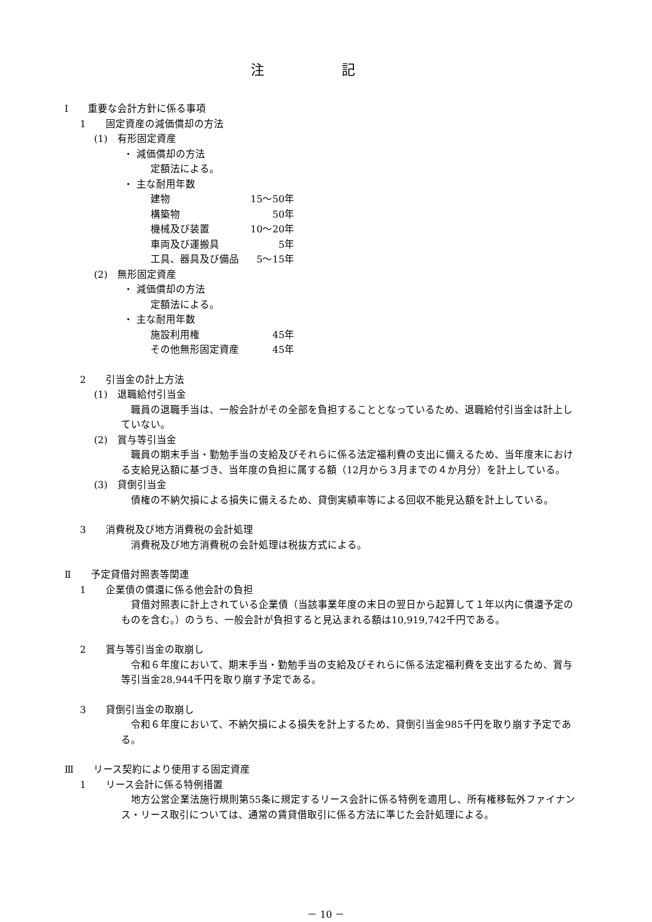注 記
Ⅰ　　重要な会計方針に係る事項
1　　固定資産の減価償却の方法
(1)　有形固定資産
・ 減価償却の方法
定額法による。
・ 主な耐用年数
| 建物 | 15～50年 |
| 構築物 | 50年 |
| 機械及び装置 | 10～20年 |
| 車両及び運搬具 | 5年 |
| 工具、器具及び備品 | 5～15年 |
(2)　無形固定資産
・ 減価償却の方法
定額法による。
・ 主な耐用年数
| 施設利用権 | 45年 |
| その他無形固定資産 | 45年 |
2　　引当金の計上方法
(1)　退職給付引当金
　職員の退職手当は、一般会計がその全部を負担することとなっているため、退職給付引当金は計上していない。
(2)　賞与等引当金
　職員の期末手当・勤勉手当の支給及びそれらに係る法定福利費の支出に備えるため、当年度末における支給見込額に基づき、当年度の負担に属する額（12月から３月までの４か月分）を計上している。
(3)　貸倒引当金
　債権の不納欠損による損失に備えるため、貸倒実績率等による回収不能見込額を計上している。
3　　消費税及び地方消費税の会計処理
　消費税及び地方消費税の会計処理は税抜方式による。
Ⅱ　　予定貸借対照表等関連
1　　企業債の償還に係る他会計の負担
　貸借対照表に計上されている企業債（当該事業年度の末日の翌日から起算して１年以内に償還予定のものを含む。）のうち、一般会計が負担すると見込まれる額は10,919,742千円である。
2　　賞与等引当金の取崩し
　令和６年度において、期末手当・勤勉手当の支給及びそれらに係る法定福利費を支出するため、賞与等引当金28,944千円を取り崩す予定である。
3　　貸倒引当金の取崩し
　令和６年度において、不納欠損による損失を計上するため、貸倒引当金985千円を取り崩す予定である。
Ⅲ　　リース契約により使用する固定資産
1　　リース会計に係る特例措置
　地方公営企業法施行規則第55条に規定するリース会計に係る特例を適用し、所有権移転外ファイナンス・リース取引については、通常の賃貸借取引に係る方法に準じた会計処理による。
－ 10 －